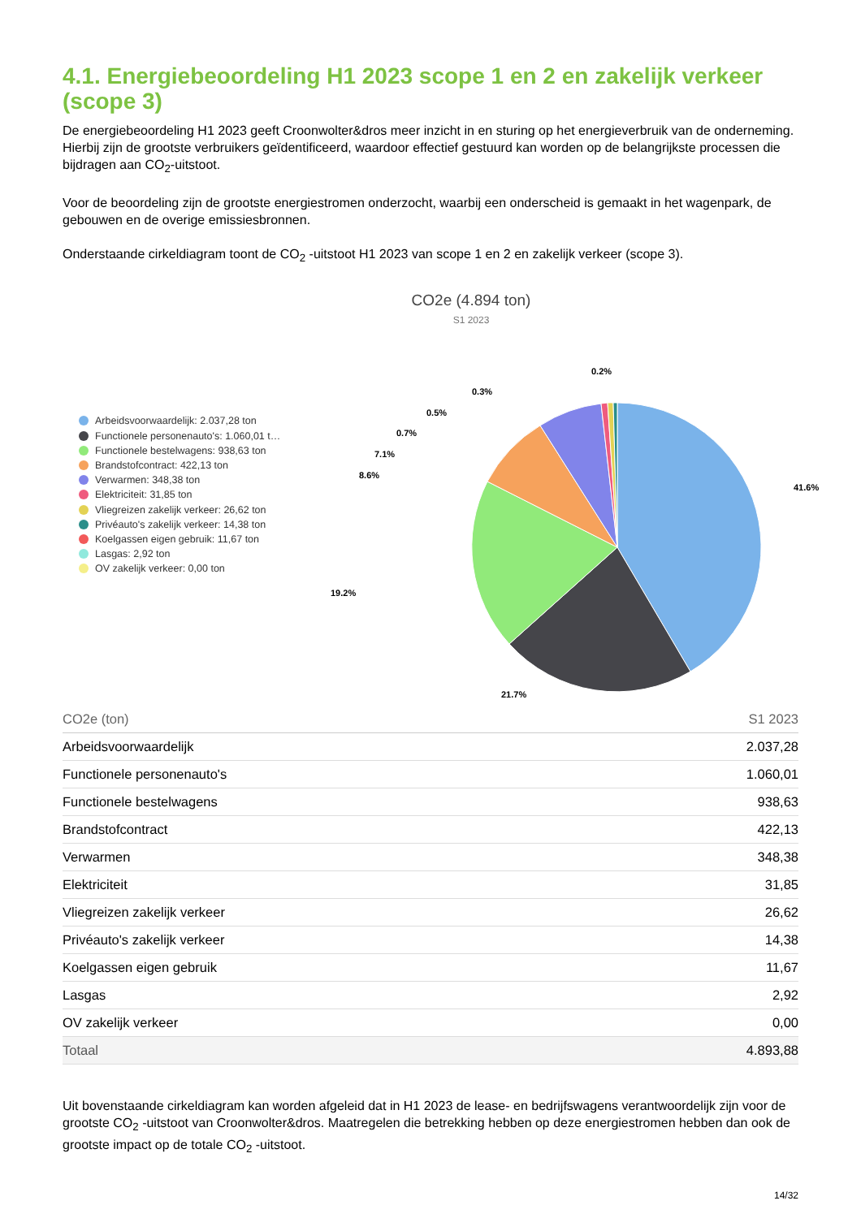4.1. Energiebeoordeling H1 2023 scope 1 en 2 en zakelijk verkeer (scope 3)
De energiebeoordeling H1 2023 geeft Croonwolter&dros meer inzicht in en sturing op het energieverbruik van de onderneming. Hierbij zijn de grootste verbruikers geïdentificeerd, waardoor effectief gestuurd kan worden op de belangrijkste processen die bijdragen aan CO<sub>2</sub>-uitstoot.
Voor de beoordeling zijn de grootste energiestromen onderzocht, waarbij een onderscheid is gemaakt in het wagenpark, de gebouwen en de overige emissiesbronnen.
Onderstaande cirkeldiagram toont de CO<sub>2</sub> -uitstoot H1 2023 van scope 1 en 2 en zakelijk verkeer (scope 3).
CO2e (4.894 ton)
S1 2023
Arbeidsvoorwaardelijk: 2.037,28 ton
Functionele personenauto's: 1.060,01 t…
Functionele bestelwagens: 938,63 ton
Brandstofcontract: 422,13 ton
Verwarmen: 348,38 ton
Elektriciteit: 31,85 ton
Vliegreizen zakelijk verkeer: 26,62 ton
Privéauto's zakelijk verkeer: 14,38 ton
Koelgassen eigen gebruik: 11,67 ton
Lasgas: 2,92 ton
OV zakelijk verkeer: 0,00 ton
41.6%
21.7%
19.2%
8.6%
7.1%
0.7%
0.5%
0.3%
0.2%
| CO2e (ton) | S1 2023 |
| --- | --- |
| Arbeidsvoorwaardelijk | 2.037,28 |
| Functionele personenauto's | 1.060,01 |
| Functionele bestelwagens | 938,63 |
| Brandstofcontract | 422,13 |
| Verwarmen | 348,38 |
| Elektriciteit | 31,85 |
| Vliegreizen zakelijk verkeer | 26,62 |
| Privéauto's zakelijk verkeer | 14,38 |
| Koelgassen eigen gebruik | 11,67 |
| Lasgas | 2,92 |
| OV zakelijk verkeer | 0,00 |
| Totaal | 4.893,88 |
Uit bovenstaande cirkeldiagram kan worden afgeleid dat in H1 2023 de lease- en bedrijfswagens verantwoordelijk zijn voor de grootste CO<sub>2</sub> -uitstoot van Croonwolter&dros. Maatregelen die betrekking hebben op deze energiestromen hebben dan ook de grootste impact op de totale CO<sub>2</sub> -uitstoot.
14/32